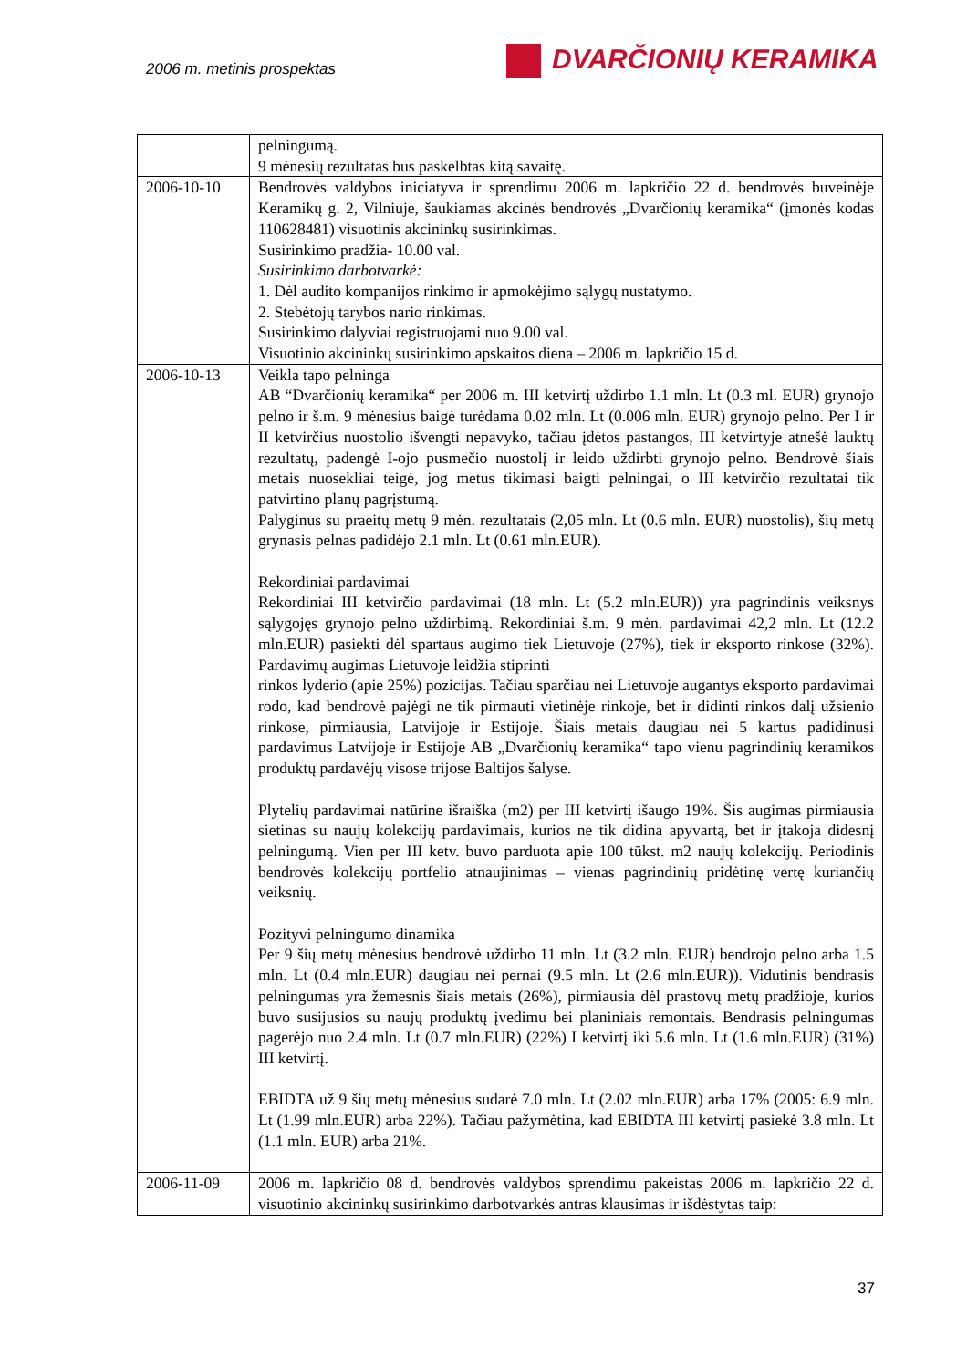2006 m. metinis prospektas DVARČIONIŲ KERAMIKA
| | pelningumą. 9 mėnesių rezultatas bus paskelbtas kitą savaitę. |
| 2006-10-10 | Bendrovės valdybos iniciatyva ir sprendimu 2006 m. lapkričio 22 d. bendrovės buveinėje Keramikų g. 2, Vilniuje, šaukiamas akcinės bendrovės „Dvarčionių keramika“ (įmonės kodas 110628481) visuotinis akcininkų susirinkimas. Susirinkimo pradžia- 10.00 val. Susirinkimo darbotvarkė: 1. Dėl audito kompanijos rinkimo ir apmokėjimo sąlygų nustatymo. 2. Stebėtojų tarybos nario rinkimas. Susirinkimo dalyviai registruojami nuo 9.00 val. Visuotinio akcininkų susirinkimo apskaitos diena – 2006 m. lapkričio 15 d. |
| 2006-10-13 | Veikla tapo pelninga AB “Dvarčionių keramika“ per 2006 m. III ketvirtį uždirbo 1.1 mln. Lt (0.3 ml. EUR) grynojo pelno ir š.m. 9 mėnesius baigė turėdama 0.02 mln. Lt (0.006 mln. EUR) grynojo pelno. Per I ir II ketvirčius nuostolio išvengti nepavyko, tačiau įdėtos pastangos, III ketvirtyje atnešė lauktų rezultatų, padengė I-ojo pusmečio nuostolį ir leido uždirbti grynojo pelno. Bendrovė šiais metais nuosekliai teigė, jog metus tikimasi baigti pelningai, o III ketvirčio rezultatai tik patvirtino planų pagrįstumą. Palyginus su praeitų metų 9 mėn. rezultatais (2,05 mln. Lt (0.6 mln. EUR) nuostolis), šių metų grynasis pelnas padidėjo 2.1 mln. Lt (0.61 mln.EUR). Rekordiniai pardavimai Rekordiniai III ketvirčio pardavimai (18 mln. Lt (5.2 mln.EUR)) yra pagrindinis veiksnys sąlygojęs grynojo pelno uždirbimą. Rekordiniai š.m. 9 mėn. pardavimai 42,2 mln. Lt (12.2 mln.EUR) pasiekti dėl spartaus augimo tiek Lietuvoje (27%), tiek ir eksporto rinkose (32%). Pardavimų augimas Lietuvoje leidžia stiprinti rinkos lyderio (apie 25%) pozicijas. Tačiau sparčiau nei Lietuvoje augantys eksporto pardavimai rodo, kad bendrovė pajėgi ne tik pirmauti vietinėje rinkoje, bet ir didinti rinkos dalį užsienio rinkose, pirmiausia, Latvijoje ir Estijoje. Šiais metais daugiau nei 5 kartus padidinusi pardavimus Latvijoje ir Estijoje AB „Dvarčionių keramika“ tapo vienu pagrindinių keramikos produktų pardavėjų visose trijose Baltijos šalyse. Plytelių pardavimai natūrine išraiška (m2) per III ketvirtį išaugo 19%. Šis augimas pirmiausia sietinas su naujų kolekcijų pardavimais, kurios ne tik didina apyvartą, bet ir įtakoja didesnį pelningumą. Vien per III ketv. buvo parduota apie 100 tūkst. m2 naujų kolekcijų. Periodinis bendrovės kolekcijų portfelio atnaujinimas – vienas pagrindinių pridėtinę vertę kuriančių veiksnių. Pozityvi pelningumo dinamika Per 9 šių metų mėnesius bendrovė uždirbo 11 mln. Lt (3.2 mln. EUR) bendrojo pelno arba 1.5 mln. Lt (0.4 mln.EUR) daugiau nei pernai (9.5 mln. Lt (2.6 mln.EUR)). Vidutinis bendrasis pelningumas yra žemesnis šiais metais (26%), pirmiausia dėl prastovų metų pradžioje, kurios buvo susijusios su naujų produktų įvedimu bei planiniais remontais. Bendrasis pelningumas pagerėjo nuo 2.4 mln. Lt (0.7 mln.EUR) (22%) I ketvirtį iki 5.6 mln. Lt (1.6 mln.EUR) (31%) III ketvirtį. EBIDTA už 9 šių metų mėnesius sudarė 7.0 mln. Lt (2.02 mln.EUR) arba 17% (2005: 6.9 mln. Lt (1.99 mln.EUR) arba 22%). Tačiau pažymėtina, kad EBIDTA III ketvirtį pasiekė 3.8 mln. Lt (1.1 mln. EUR) arba 21%. |
| 2006-11-09 | 2006 m. lapkričio 08 d. bendrovės valdybos sprendimu pakeistas 2006 m. lapkričio 22 d. visuotinio akcininkų susirinkimo darbotvarkės antras klausimas ir išdėstytas taip: |
37